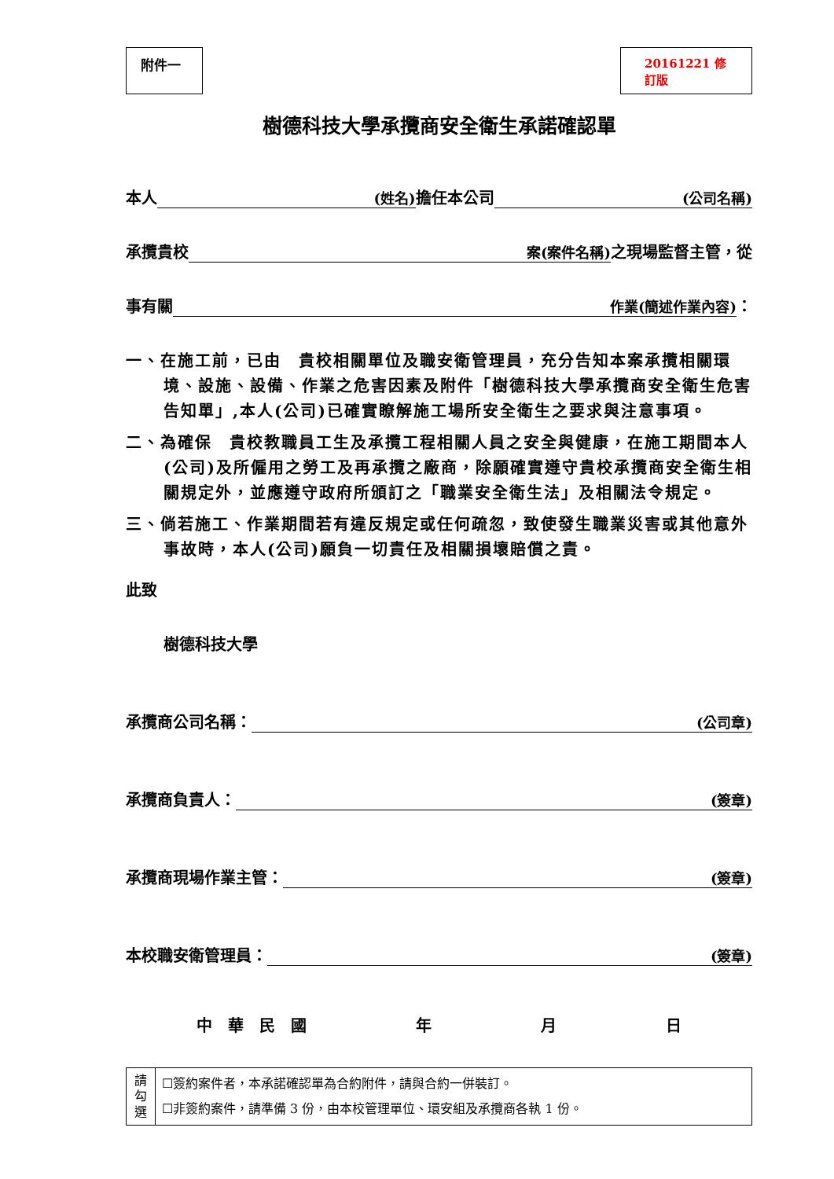附件一 20161221 修訂版
樹德科技大學承攬商安全衛生承諾確認單
本人 (姓名) 擔任本公司 (公司名稱)
承攬貴校 案(案件名稱) 之現場監督主管，從
事有關 作業(簡述作業內容) ：
一、在施工前，已由　貴校相關單位及職安衛管理員，充分告知本案承攬相關環境、設施、設備、作業之危害因素及附件「樹德科技大學承攬商安全衛生危害告知單」,本人(公司)已確實瞭解施工場所安全衛生之要求與注意事項。
二、為確保　貴校教職員工生及承攬工程相關人員之安全與健康，在施工期間本人(公司)及所僱用之勞工及再承攬之廠商，除願確實遵守貴校承攬商安全衛生相關規定外，並應遵守政府所頒訂之「職業安全衛生法」及相關法令規定。
三、倘若施工、作業期間若有違反規定或任何疏忽，致使發生職業災害或其他意外事故時，本人(公司)願負一切責任及相關損壞賠償之責。
此致
樹德科技大學
承攬商公司名稱： (公司章)
承攬商負責人： (簽章)
承攬商現場作業主管： (簽章)
本校職安衛管理員： (簽章)
中　華　民　國 年 月 日
| 請 勾 選 | ☐簽約案件者，本承諾確認單為合約附件，請與合約一併裝訂。 ☐非簽約案件，請準備 3 份，由本校管理單位、環安組及承攬商各執 1 份。 |